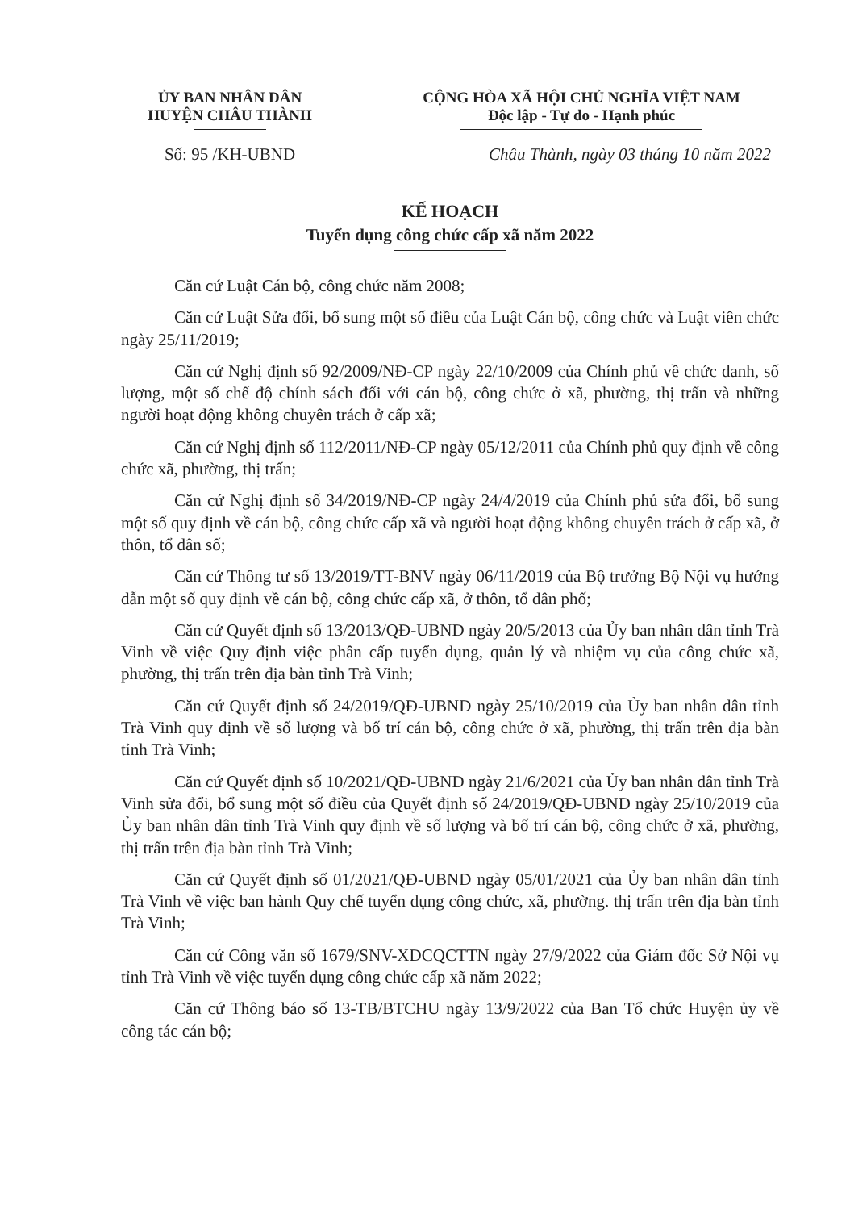ỦY BAN NHÂN DÂN
HUYỆN CHÂU THÀNH
CỘNG HÒA XÃ HỘI CHỦ NGHĨA VIỆT NAM
Độc lập - Tự do - Hạnh phúc
Số: 95 /KH-UBND Châu Thành, ngày 03 tháng 10 năm 2022
KẾ HOẠCH
Tuyển dụng công chức cấp xã năm 2022
Căn cứ Luật Cán bộ, công chức năm 2008;
Căn cứ Luật Sửa đổi, bổ sung một số điều của Luật Cán bộ, công chức và Luật viên chức ngày 25/11/2019;
Căn cứ Nghị định số 92/2009/NĐ-CP ngày 22/10/2009 của Chính phủ về chức danh, số lượng, một số chế độ chính sách đối với cán bộ, công chức ở xã, phường, thị trấn và những người hoạt động không chuyên trách ở cấp xã;
Căn cứ Nghị định số 112/2011/NĐ-CP ngày 05/12/2011 của Chính phủ quy định về công chức xã, phường, thị trấn;
Căn cứ Nghị định số 34/2019/NĐ-CP ngày 24/4/2019 của Chính phủ sửa đổi, bổ sung một số quy định về cán bộ, công chức cấp xã và người hoạt động không chuyên trách ở cấp xã, ở thôn, tổ dân số;
Căn cứ Thông tư số 13/2019/TT-BNV ngày 06/11/2019 của Bộ trưởng Bộ Nội vụ hướng dẫn một số quy định về cán bộ, công chức cấp xã, ở thôn, tổ dân phố;
Căn cứ Quyết định số 13/2013/QĐ-UBND ngày 20/5/2013 của Ủy ban nhân dân tỉnh Trà Vinh về việc Quy định việc phân cấp tuyển dụng, quản lý và nhiệm vụ của công chức xã, phường, thị trấn trên địa bàn tỉnh Trà Vinh;
Căn cứ Quyết định số 24/2019/QĐ-UBND ngày 25/10/2019 của Ủy ban nhân dân tỉnh Trà Vinh quy định về số lượng và bố trí cán bộ, công chức ở xã, phường, thị trấn trên địa bàn tỉnh Trà Vinh;
Căn cứ Quyết định số 10/2021/QĐ-UBND ngày 21/6/2021 của Ủy ban nhân dân tỉnh Trà Vinh sửa đổi, bổ sung một số điều của Quyết định số 24/2019/QĐ-UBND ngày 25/10/2019 của Ủy ban nhân dân tỉnh Trà Vinh quy định về số lượng và bố trí cán bộ, công chức ở xã, phường, thị trấn trên địa bàn tỉnh Trà Vinh;
Căn cứ Quyết định số 01/2021/QĐ-UBND ngày 05/01/2021 của Ủy ban nhân dân tỉnh Trà Vinh về việc ban hành Quy chế tuyển dụng công chức, xã, phường. thị trấn trên địa bàn tỉnh Trà Vinh;
Căn cứ Công văn số 1679/SNV-XDCQCTTN ngày 27/9/2022 của Giám đốc Sở Nội vụ tỉnh Trà Vinh về việc tuyển dụng công chức cấp xã năm 2022;
Căn cứ Thông báo số 13-TB/BTCHU ngày 13/9/2022 của Ban Tổ chức Huyện ủy về công tác cán bộ;